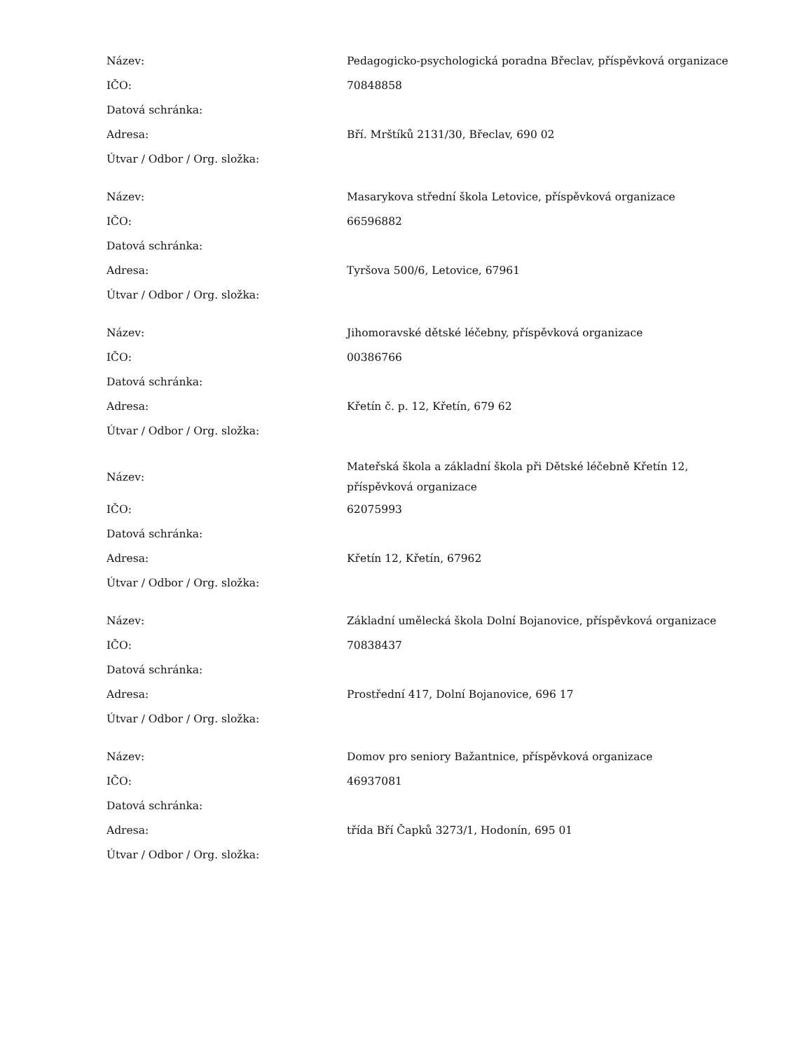| Název: | Pedagogicko-psychologická poradna Břeclav, příspěvková organizace |
| IČO: | 70848858 |
| Datová schránka: | |
| Adresa: | Bří. Mrštíků 2131/30, Břeclav, 690 02 |
| Útvar / Odbor / Org. složka: | |
| Název: | Masarykova střední škola Letovice, příspěvková organizace |
| IČO: | 66596882 |
| Datová schránka: | |
| Adresa: | Tyršova 500/6, Letovice, 67961 |
| Útvar / Odbor / Org. složka: | |
| Název: | Jihomoravské dětské léčebny, příspěvková organizace |
| IČO: | 00386766 |
| Datová schránka: | |
| Adresa: | Křetín č. p. 12, Křetín, 679 62 |
| Útvar / Odbor / Org. složka: | |
| Název: | Mateřská škola a základní škola při Dětské léčebně Křetín 12, příspěvková organizace |
| IČO: | 62075993 |
| Datová schránka: | |
| Adresa: | Křetín 12, Křetín, 67962 |
| Útvar / Odbor / Org. složka: | |
| Název: | Základní umělecká škola Dolní Bojanovice, příspěvková organizace |
| IČO: | 70838437 |
| Datová schránka: | |
| Adresa: | Prostřední 417, Dolní Bojanovice, 696 17 |
| Útvar / Odbor / Org. složka: | |
| Název: | Domov pro seniory Bažantnice, příspěvková organizace |
| IČO: | 46937081 |
| Datová schránka: | |
| Adresa: | třída Bří Čapků 3273/1, Hodonín, 695 01 |
| Útvar / Odbor / Org. složka: | |